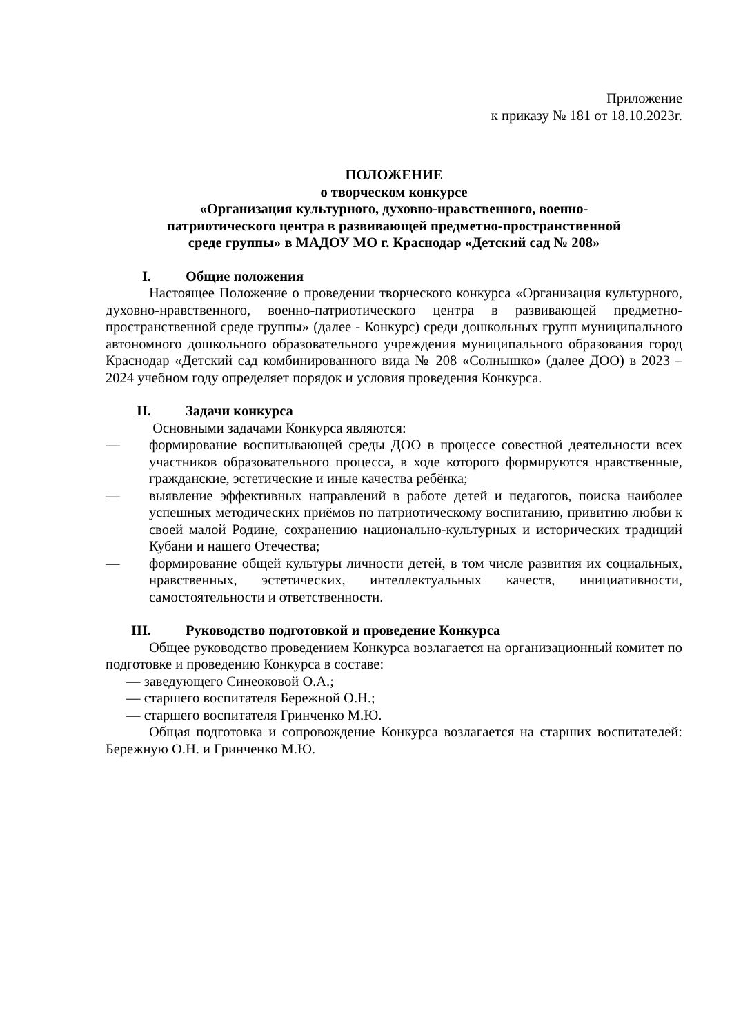Приложение
к приказу № 181 от 18.10.2023г.
ПОЛОЖЕНИЕ
о творческом конкурсе
«Организация культурного, духовно-нравственного, военно-
патриотического центра в развивающей предметно-пространственной
среде группы» в МАДОУ МО г. Краснодар «Детский сад № 208»
I. Общие положения
Настоящее Положение о проведении творческого конкурса «Организация культурного, духовно-нравственного, военно-патриотического центра в развивающей предметно-пространственной среде группы» (далее - Конкурс) среди дошкольных групп муниципального автономного дошкольного образовательного учреждения муниципального образования город Краснодар «Детский сад комбинированного вида № 208 «Солнышко» (далее ДОО) в 2023 – 2024 учебном году определяет порядок и условия проведения Конкурса.
II. Задачи конкурса
Основными задачами Конкурса являются:
— формирование воспитывающей среды ДОО в процессе совестной деятельности всех участников образовательного процесса, в ходе которого формируются нравственные, гражданские, эстетические и иные качества ребёнка;
— выявление эффективных направлений в работе детей и педагогов, поиска наиболее успешных методических приёмов по патриотическому воспитанию, привитию любви к своей малой Родине, сохранению национально-культурных и исторических традиций Кубани и нашего Отечества;
— формирование общей культуры личности детей, в том числе развития их социальных, нравственных, эстетических, интеллектуальных качеств, инициативности, самостоятельности и ответственности.
III. Руководство подготовкой и проведение Конкурса
Общее руководство проведением Конкурса возлагается на организационный комитет по подготовке и проведению Конкурса в составе:
— заведующего Синеоковой О.А.;
— старшего воспитателя Бережной О.Н.;
— старшего воспитателя Гринченко М.Ю.
Общая подготовка и сопровождение Конкурса возлагается на старших воспитателей: Бережную О.Н. и Гринченко М.Ю.